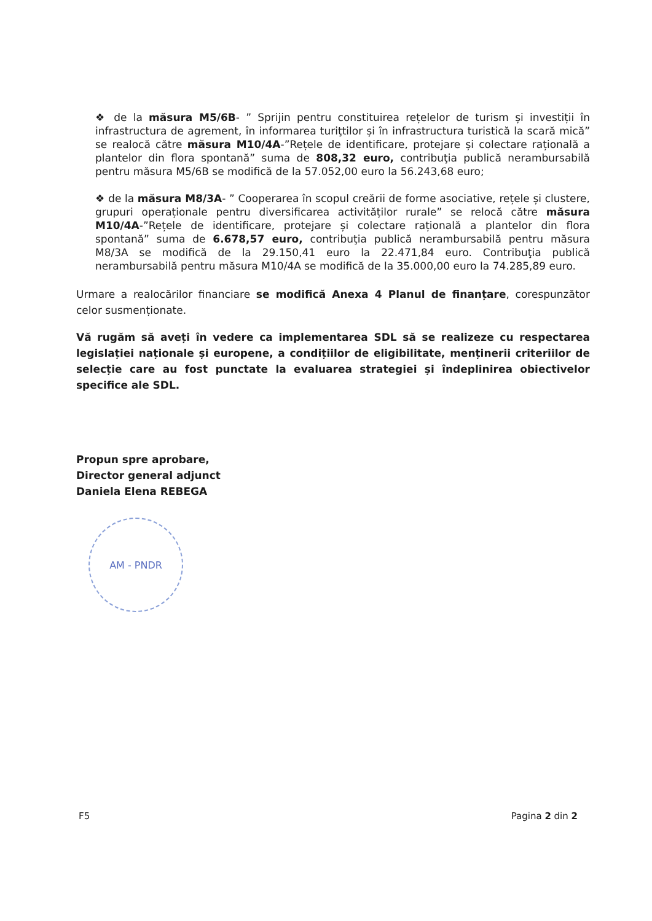❖ de la măsura M5/6B- ” Sprijin pentru constituirea rețelelor de turism și investiții în infrastructura de agrement, în informarea turiţtilor și în infrastructura turistică la scară mică” se realocă către măsura M10/4A-”Rețele de identificare, protejare și colectare rațională a plantelor din flora spontană” suma de 808,32 euro, contribuţia publică nerambursabilă pentru măsura M5/6B se modifică de la 57.052,00 euro la 56.243,68 euro;
❖ de la măsura M8/3A- ” Cooperarea în scopul creării de forme asociative, rețele și clustere, grupuri operaționale pentru diversificarea activităților rurale” se relocă către măsura M10/4A-”Rețele de identificare, protejare și colectare rațională a plantelor din flora spontană” suma de 6.678,57 euro, contribuţia publică nerambursabilă pentru măsura M8/3A se modifică de la 29.150,41 euro la 22.471,84 euro. Contribuţia publică nerambursabilă pentru măsura M10/4A se modifică de la 35.000,00 euro la 74.285,89 euro.
Urmare a realocărilor financiare se modifică Anexa 4 Planul de finanțare, corespunzător celor susmenționate.
Vă rugăm să aveți în vedere ca implementarea SDL să se realizeze cu respectarea legislației naționale și europene, a condițiilor de eligibilitate, menținerii criteriilor de selecție care au fost punctate la evaluarea strategiei și îndeplinirea obiectivelor specifice ale SDL.
Propun spre aprobare,
Director general adjunct
Daniela Elena REBEGA
AM - PNDR
F5 Pagina 2 din 2